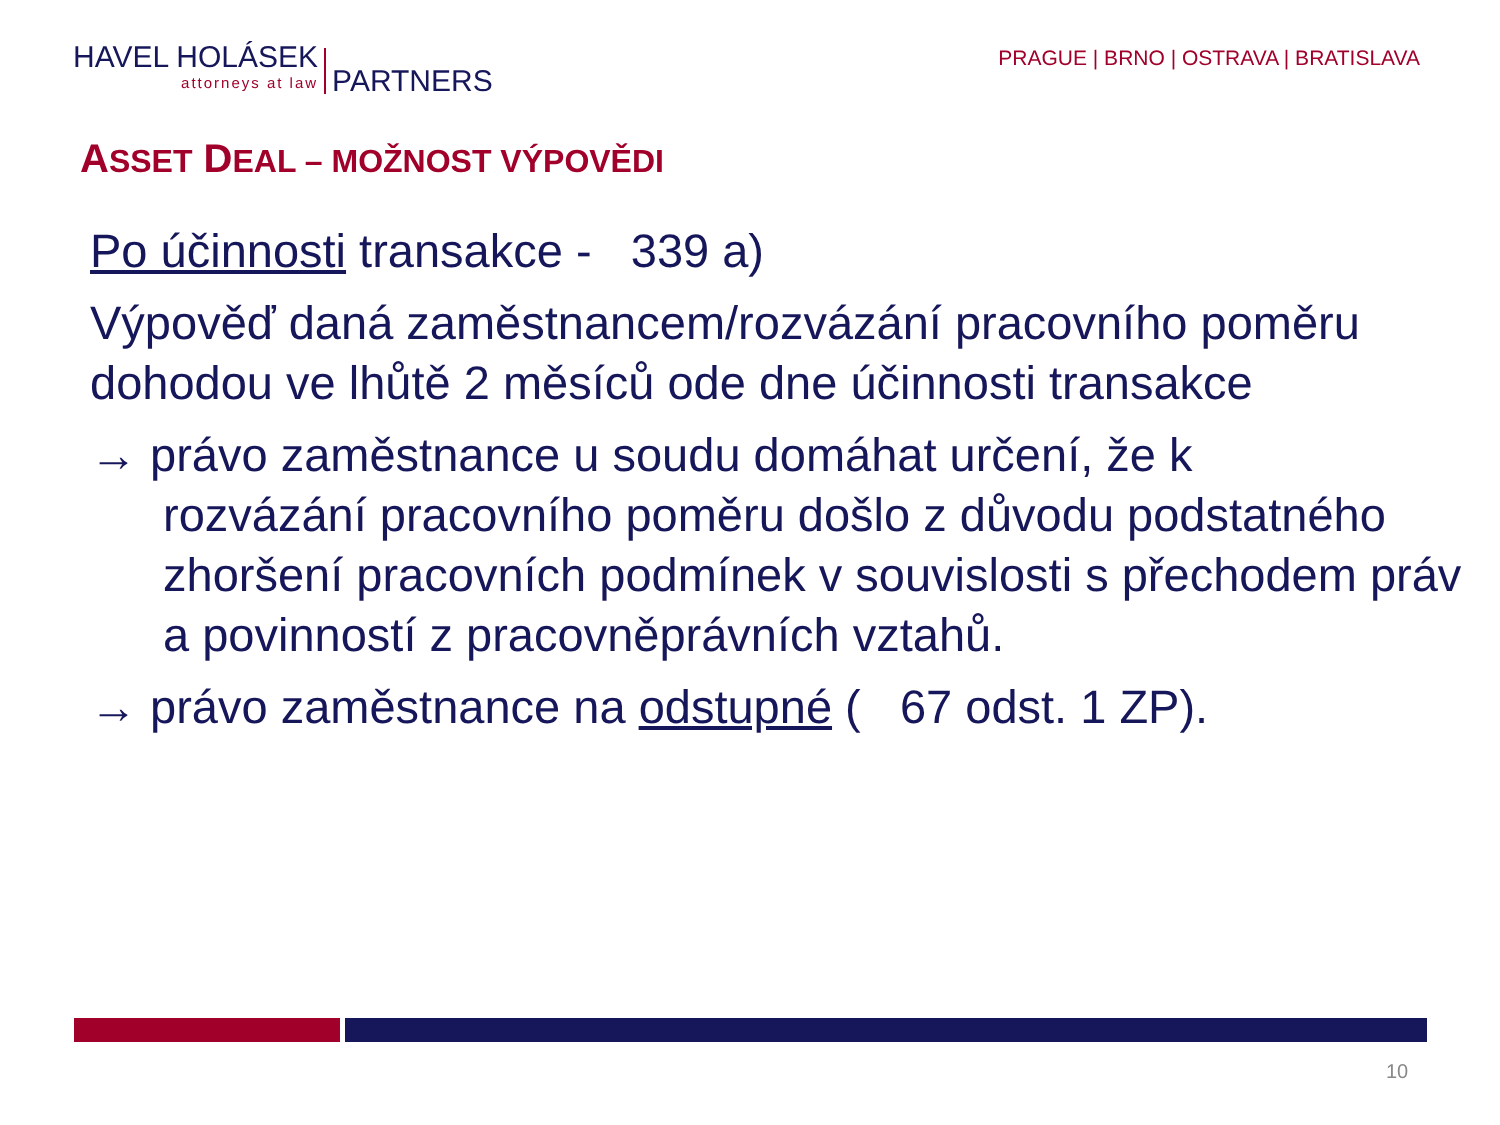HAVEL HOLÁSEK
attorneys at law
PARTNERS
PRAGUE | BRNO | OSTRAVA | BRATISLAVA
ASSET DEAL – MOŽNOST VÝPOVĚDI
Po účinnosti transakce - 339 a)
Výpověď daná zaměstnancem/rozvázání pracovního poměru dohodou ve lhůtě 2 měsíců ode dne účinnosti transakce
→ právo zaměstnance u soudu domáhat určení, že k
rozvázání pracovního poměru došlo z důvodu podstatného zhoršení pracovních podmínek v souvislosti s přechodem práv a povinností z pracovněprávních vztahů.
→ právo zaměstnance na odstupné ( 67 odst. 1 ZP).
10